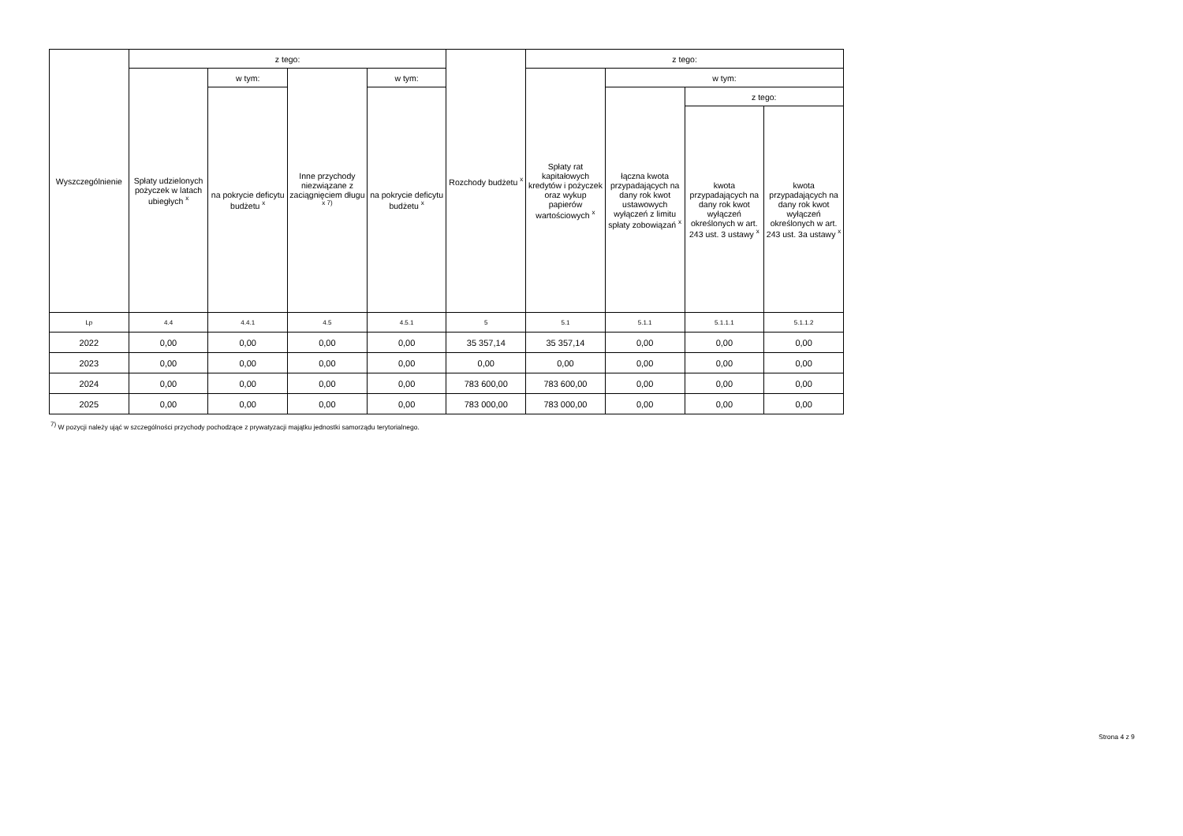| Wyszczególnienie | z tego: | | | | Rozchody budżetu <sup>x</sup> | z tego: | | | |
| --- | --- | --- | --- | --- | --- | --- | --- | --- | --- |
| | Spłaty udzielonych pożyczek w latach ubiegłych <sup>x</sup> | w tym: | Inne przychody niezwiązane z zaciągnięciem długu <sup>x 7)</sup> | w tym: | | Spłaty rat kapitałowych kredytów i pożyczek oraz wykup papierów wartościowych <sup>x</sup> | w tym: | | |
| | | na pokrycie deficytu budżetu <sup>x</sup> | | na pokrycie deficytu budżetu <sup>x</sup> | | | łączna kwota przypadających na dany rok kwot ustawowych wyłączeń z limitu spłaty zobowiązań <sup>x</sup> | z tego: | |
| | | | | | | | | kwota przypadających na dany rok kwot wyłączeń określonych w art. 243 ust. 3 ustawy <sup>x</sup> | kwota przypadających na dany rok kwot wyłączeń określonych w art. 243 ust. 3a ustawy <sup>x</sup> |
| Lp | 4.4 | 4.4.1 | 4.5 | 4.5.1 | 5 | 5.1 | 5.1.1 | 5.1.1.1 | 5.1.1.2 |
| 2022 | 0,00 | 0,00 | 0,00 | 0,00 | 35 357,14 | 35 357,14 | 0,00 | 0,00 | 0,00 |
| 2023 | 0,00 | 0,00 | 0,00 | 0,00 | 0,00 | 0,00 | 0,00 | 0,00 | 0,00 |
| 2024 | 0,00 | 0,00 | 0,00 | 0,00 | 783 600,00 | 783 600,00 | 0,00 | 0,00 | 0,00 |
| 2025 | 0,00 | 0,00 | 0,00 | 0,00 | 783 000,00 | 783 000,00 | 0,00 | 0,00 | 0,00 |
<sup>7)</sup> W pozycji należy ująć w szczególności przychody pochodzące z prywatyzacji majątku jednostki samorządu terytorialnego.
Strona 4 z 9